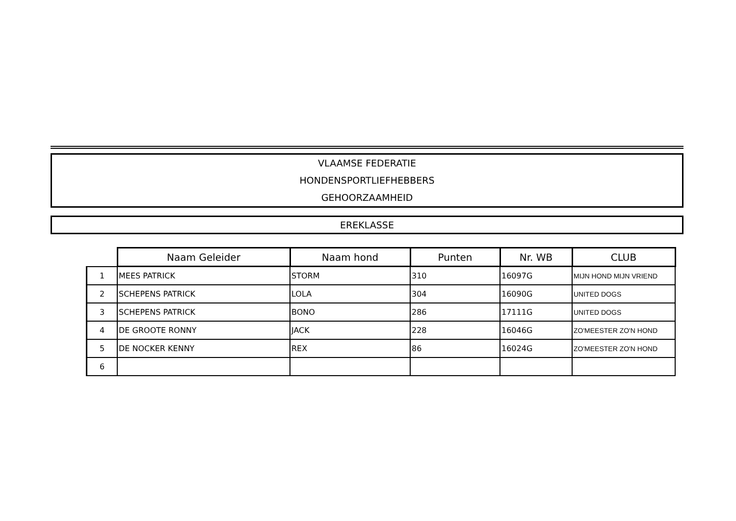VLAAMSE FEDERATIE
HONDENSPORTLIEFHEBBERS
GEHOORZAAMHEID
EREKLASSE
| | Naam Geleider | Naam hond | Punten | Nr. WB | CLUB |
| --- | --- | --- | --- | --- | --- |
| 1 | MEES PATRICK | STORM | 310 | 16097G | MIJN HOND MIJN VRIEND |
| 2 | SCHEPENS PATRICK | LOLA | 304 | 16090G | UNITED DOGS |
| 3 | SCHEPENS PATRICK | BONO | 286 | 17111G | UNITED DOGS |
| 4 | DE GROOTE RONNY | JACK | 228 | 16046G | ZO'MEESTER ZO'N HOND |
| 5 | DE NOCKER KENNY | REX | 86 | 16024G | ZO'MEESTER ZO'N HOND |
| 6 | | | | | |